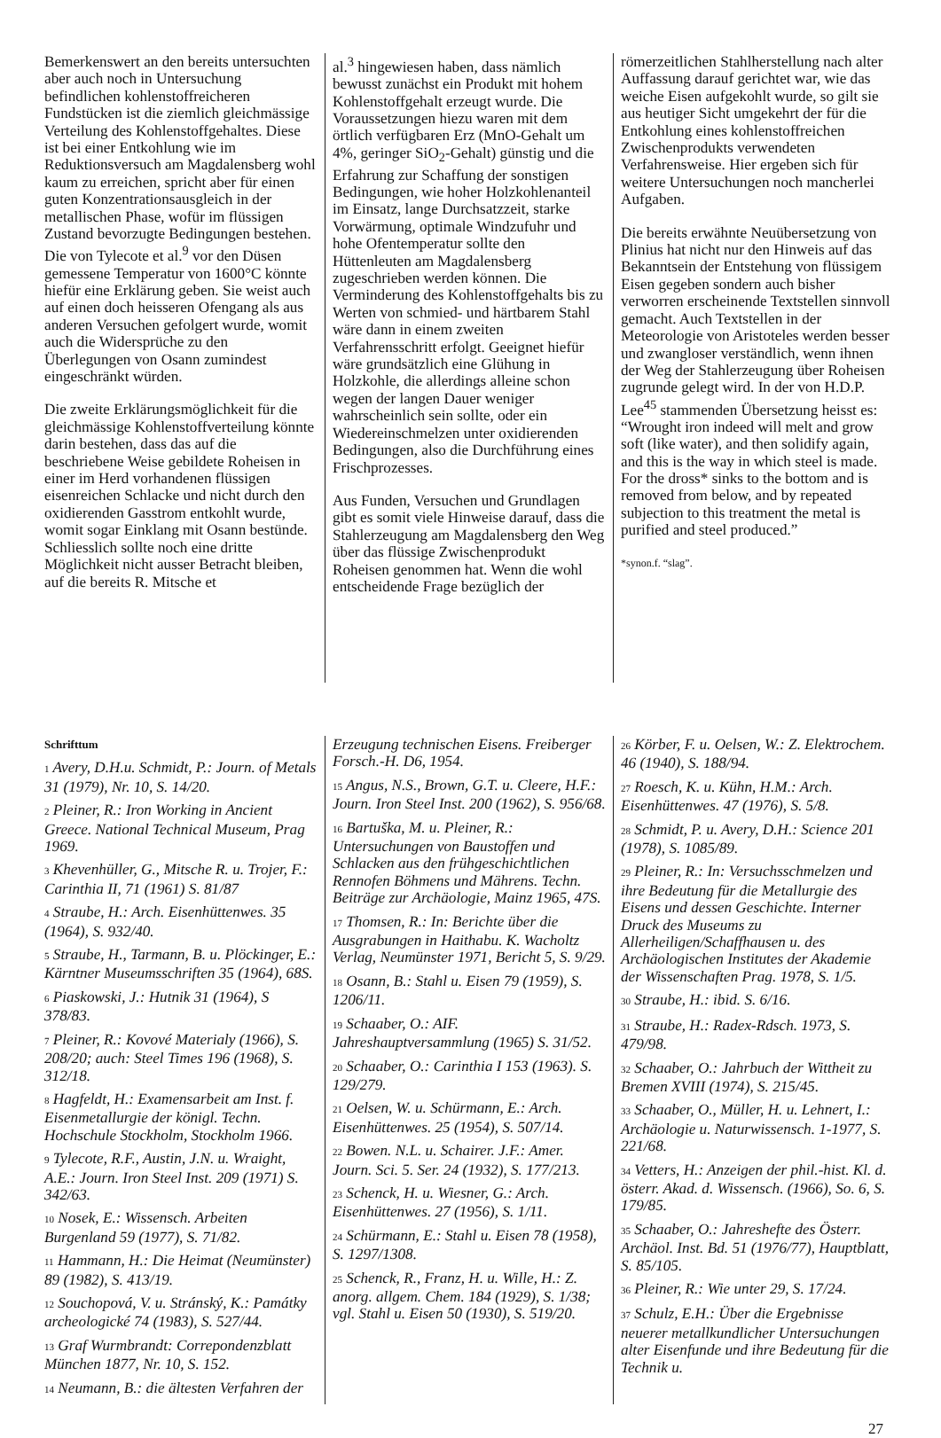Bemerkenswert an den bereits untersuchten aber auch noch in Untersuchung befindlichen kohlenstoffreicheren Fundstücken ist die ziemlich gleichmässige Verteilung des Kohlenstoffgehaltes. Diese ist bei einer Entkohlung wie im Reduktionsversuch am Magdalensberg wohl kaum zu erreichen, spricht aber für einen guten Konzentrationsausgleich in der metallischen Phase, wofür im flüssigen Zustand bevorzugte Bedingungen bestehen. Die von Tylecote et al.<sup>9</sup> vor den Düsen gemessene Temperatur von 1600°C könnte hiefür eine Erklärung geben. Sie weist auch auf einen doch heisseren Ofengang als aus anderen Versuchen gefolgert wurde, womit auch die Widersprüche zu den Überlegungen von Osann zumindest eingeschränkt würden.
Die zweite Erklärungsmöglichkeit für die gleichmässige Kohlenstoffverteilung könnte darin bestehen, dass das auf die beschriebene Weise gebildete Roheisen in einer im Herd vorhandenen flüssigen eisenreichen Schlacke und nicht durch den oxidierenden Gasstrom entkohlt wurde, womit sogar Einklang mit Osann bestünde. Schliesslich sollte noch eine dritte Möglichkeit nicht ausser Betracht bleiben, auf die bereits R. Mitsche et
al.<sup>3</sup> hingewiesen haben, dass nämlich bewusst zunächst ein Produkt mit hohem Kohlenstoffgehalt erzeugt wurde. Die Voraussetzungen hiezu waren mit dem örtlich verfügbaren Erz (MnO-Gehalt um 4%, geringer SiO<sub>2</sub>-Gehalt) günstig und die Erfahrung zur Schaffung der sonstigen Bedingungen, wie hoher Holzkohlenanteil im Einsatz, lange Durchsatzzeit, starke Vorwärmung, optimale Windzufuhr und hohe Ofentemperatur sollte den Hüttenleuten am Magdalensberg zugeschrieben werden können. Die Verminderung des Kohlenstoffgehalts bis zu Werten von schmied- und härtbarem Stahl wäre dann in einem zweiten Verfahrensschritt erfolgt. Geeignet hiefür wäre grundsätzlich eine Glühung in Holzkohle, die allerdings alleine schon wegen der langen Dauer weniger wahrscheinlich sein sollte, oder ein Wiedereinschmelzen unter oxidierenden Bedingungen, also die Durchführung eines Frischprozesses.
Aus Funden, Versuchen und Grundlagen gibt es somit viele Hinweise darauf, dass die Stahlerzeugung am Magdalensberg den Weg über das flüssige Zwischenprodukt Roheisen genommen hat. Wenn die wohl entscheidende Frage bezüglich der
römerzeitlichen Stahlherstellung nach alter Auffassung darauf gerichtet war, wie das weiche Eisen aufgekohlt wurde, so gilt sie aus heutiger Sicht umgekehrt der für die Entkohlung eines kohlenstoffreichen Zwischenprodukts verwendeten Verfahrensweise. Hier ergeben sich für weitere Untersuchungen noch mancherlei Aufgaben.
Die bereits erwähnte Neuübersetzung von Plinius hat nicht nur den Hinweis auf das Bekanntsein der Entstehung von flüssigem Eisen gegeben sondern auch bisher verworren erscheinende Textstellen sinnvoll gemacht. Auch Textstellen in der Meteorologie von Aristoteles werden besser und zwangloser verständlich, wenn ihnen der Weg der Stahlerzeugung über Roheisen zugrunde gelegt wird. In der von H.D.P. Lee<sup>45</sup> stammenden Übersetzung heisst es: “Wrought iron indeed will melt and grow soft (like water), and then solidify again, and this is the way in which steel is made. For the dross* sinks to the bottom and is removed from below, and by repeated subjection to this treatment the metal is purified and steel produced.”
*synon.f. “slag”.
Schrifttum
1 Avery, D.H.u. Schmidt, P.: Journ. of Metals 31 (1979), Nr. 10, S. 14/20.
2 Pleiner, R.: Iron Working in Ancient Greece. National Technical Museum, Prag 1969.
3 Khevenhüller, G., Mitsche R. u. Trojer, F.: Carinthia II, 71 (1961) S. 81/87
4 Straube, H.: Arch. Eisenhüttenwes. 35 (1964), S. 932/40.
5 Straube, H., Tarmann, B. u. Plöckinger, E.: Kärntner Museumsschriften 35 (1964), 68S.
6 Piaskowski, J.: Hutnik 31 (1964), S 378/83.
7 Pleiner, R.: Kovové Materialy (1966), S. 208/20; auch: Steel Times 196 (1968), S. 312/18.
8 Hagfeldt, H.: Examensarbeit am Inst. f. Eisenmetallurgie der königl. Techn. Hochschule Stockholm, Stockholm 1966.
9 Tylecote, R.F., Austin, J.N. u. Wraight, A.E.: Journ. Iron Steel Inst. 209 (1971) S. 342/63.
10 Nosek, E.: Wissensch. Arbeiten Burgenland 59 (1977), S. 71/82.
11 Hammann, H.: Die Heimat (Neumünster) 89 (1982), S. 413/19.
12 Souchopová, V. u. Stránský, K.: Památky archeologické 74 (1983), S. 527/44.
13 Graf Wurmbrandt: Correpondenzblatt München 1877, Nr. 10, S. 152.
14 Neumann, B.: die ältesten Verfahren der
Erzeugung technischen Eisens. Freiberger Forsch.-H. D6, 1954.
15 Angus, N.S., Brown, G.T. u. Cleere, H.F.: Journ. Iron Steel Inst. 200 (1962), S. 956/68.
16 Bartuška, M. u. Pleiner, R.: Untersuchungen von Baustoffen und Schlacken aus den frühgeschichtlichen Rennofen Böhmens und Mährens. Techn. Beiträge zur Archäologie, Mainz 1965, 47S.
17 Thomsen, R.: In: Berichte über die Ausgrabungen in Haithabu. K. Wacholtz Verlag, Neumünster 1971, Bericht 5, S. 9/29.
18 Osann, B.: Stahl u. Eisen 79 (1959), S. 1206/11.
19 Schaaber, O.: AIF. Jahreshauptversammlung (1965) S. 31/52.
20 Schaaber, O.: Carinthia I 153 (1963). S. 129/279.
21 Oelsen, W. u. Schürmann, E.: Arch. Eisenhüttenwes. 25 (1954), S. 507/14.
22 Bowen. N.L. u. Schairer. J.F.: Amer. Journ. Sci. 5. Ser. 24 (1932), S. 177/213.
23 Schenck, H. u. Wiesner, G.: Arch. Eisenhüttenwes. 27 (1956), S. 1/11.
24 Schürmann, E.: Stahl u. Eisen 78 (1958), S. 1297/1308.
25 Schenck, R., Franz, H. u. Wille, H.: Z. anorg. allgem. Chem. 184 (1929), S. 1/38; vgl. Stahl u. Eisen 50 (1930), S. 519/20.
26 Körber, F. u. Oelsen, W.: Z. Elektrochem. 46 (1940), S. 188/94.
27 Roesch, K. u. Kühn, H.M.: Arch. Eisenhüttenwes. 47 (1976), S. 5/8.
28 Schmidt, P. u. Avery, D.H.: Science 201 (1978), S. 1085/89.
29 Pleiner, R.: In: Versuchsschmelzen und ihre Bedeutung für die Metallurgie des Eisens und dessen Geschichte. Interner Druck des Museums zu Allerheiligen/Schaffhausen u. des Archäologischen Institutes der Akademie der Wissenschaften Prag. 1978, S. 1/5.
30 Straube, H.: ibid. S. 6/16.
31 Straube, H.: Radex-Rdsch. 1973, S. 479/98.
32 Schaaber, O.: Jahrbuch der Wittheit zu Bremen XVIII (1974), S. 215/45.
33 Schaaber, O., Müller, H. u. Lehnert, I.: Archäologie u. Naturwissensch. 1-1977, S. 221/68.
34 Vetters, H.: Anzeigen der phil.-hist. Kl. d. österr. Akad. d. Wissensch. (1966), So. 6, S. 179/85.
35 Schaaber, O.: Jahreshefte des Österr. Archäol. Inst. Bd. 51 (1976/77), Hauptblatt, S. 85/105.
36 Pleiner, R.: Wie unter 29, S. 17/24.
37 Schulz, E.H.: Über die Ergebnisse neuerer metallkundlicher Untersuchungen alter Eisenfunde und ihre Bedeutung für die Technik u.
27